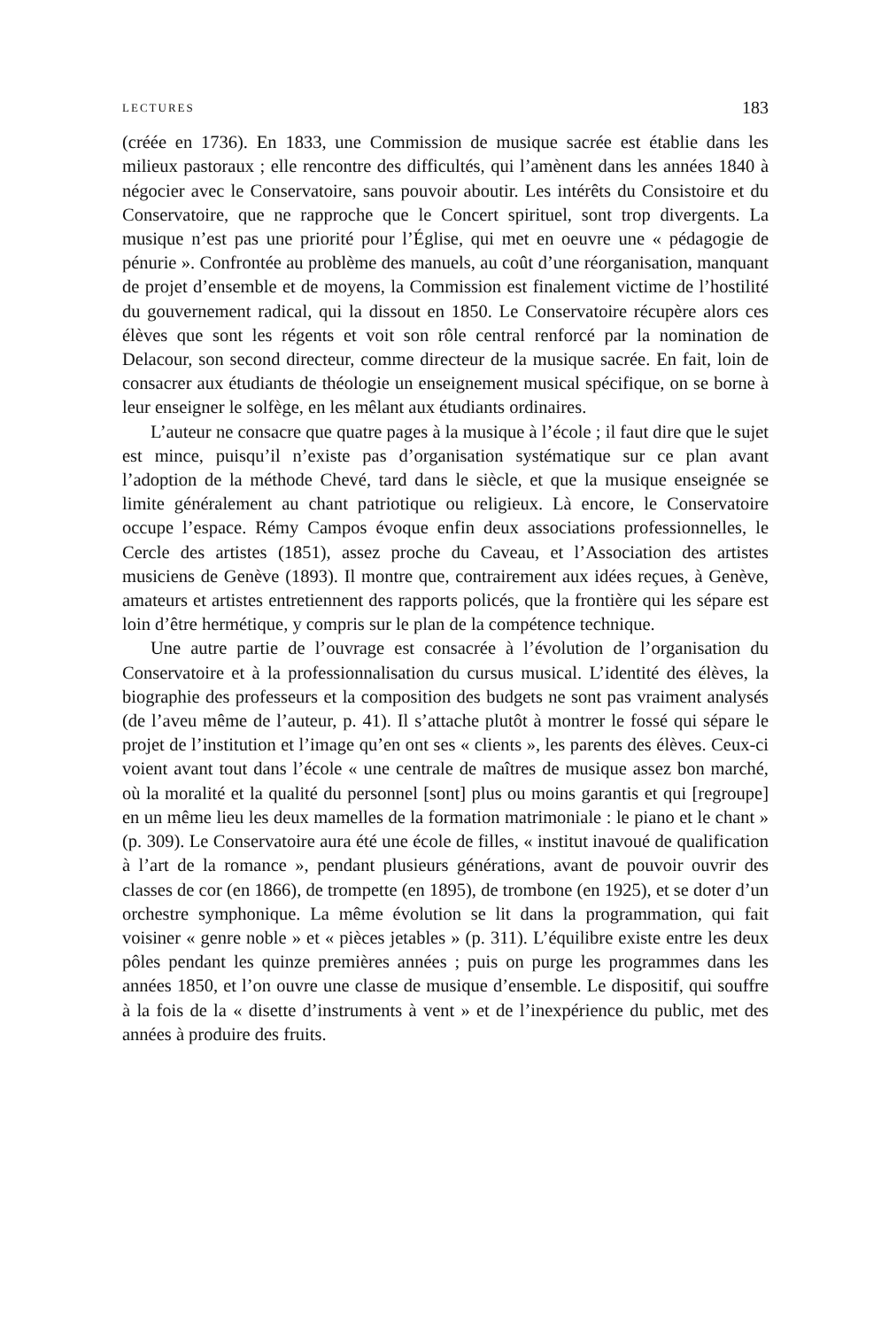LECTURES 183
(créée en 1736). En 1833, une Commission de musique sacrée est établie dans les milieux pastoraux ; elle rencontre des difficultés, qui l’amènent dans les années 1840 à négocier avec le Conservatoire, sans pouvoir aboutir. Les intérêts du Consistoire et du Conservatoire, que ne rapproche que le Concert spirituel, sont trop divergents. La musique n’est pas une priorité pour l’Église, qui met en oeuvre une « pédagogie de pénurie ». Confrontée au problème des manuels, au coût d’une réorganisation, manquant de projet d’ensemble et de moyens, la Commission est finalement victime de l’hostilité du gouvernement radical, qui la dissout en 1850. Le Conservatoire récupère alors ces élèves que sont les régents et voit son rôle central renforcé par la nomination de Delacour, son second directeur, comme directeur de la musique sacrée. En fait, loin de consacrer aux étudiants de théologie un enseignement musical spécifique, on se borne à leur enseigner le solfège, en les mêlant aux étudiants ordinaires.
L’auteur ne consacre que quatre pages à la musique à l’école ; il faut dire que le sujet est mince, puisqu’il n’existe pas d’organisation systématique sur ce plan avant l’adoption de la méthode Chevé, tard dans le siècle, et que la musique enseignée se limite généralement au chant patriotique ou religieux. Là encore, le Conservatoire occupe l’espace. Rémy Campos évoque enfin deux associations professionnelles, le Cercle des artistes (1851), assez proche du Caveau, et l’Association des artistes musiciens de Genève (1893). Il montre que, contrairement aux idées reçues, à Genève, amateurs et artistes entretiennent des rapports policés, que la frontière qui les sépare est loin d’être hermétique, y compris sur le plan de la compétence technique.
Une autre partie de l’ouvrage est consacrée à l’évolution de l’organisation du Conservatoire et à la professionnalisation du cursus musical. L’identité des élèves, la biographie des professeurs et la composition des budgets ne sont pas vraiment analysés (de l’aveu même de l’auteur, p. 41). Il s’attache plutôt à montrer le fossé qui sépare le projet de l’institution et l’image qu’en ont ses « clients », les parents des élèves. Ceux-ci voient avant tout dans l’école « une centrale de maîtres de musique assez bon marché, où la moralité et la qualité du personnel [sont] plus ou moins garantis et qui [regroupe] en un même lieu les deux mamelles de la formation matrimoniale : le piano et le chant » (p. 309). Le Conservatoire aura été une école de filles, « institut inavoué de qualification à l’art de la romance », pendant plusieurs générations, avant de pouvoir ouvrir des classes de cor (en 1866), de trompette (en 1895), de trombone (en 1925), et se doter d’un orchestre symphonique. La même évolution se lit dans la programmation, qui fait voisiner « genre noble » et « pièces jetables » (p. 311). L’équilibre existe entre les deux pôles pendant les quinze premières années ; puis on purge les programmes dans les années 1850, et l’on ouvre une classe de musique d’ensemble. Le dispositif, qui souffre à la fois de la « disette d’instruments à vent » et de l’inexpérience du public, met des années à produire des fruits.